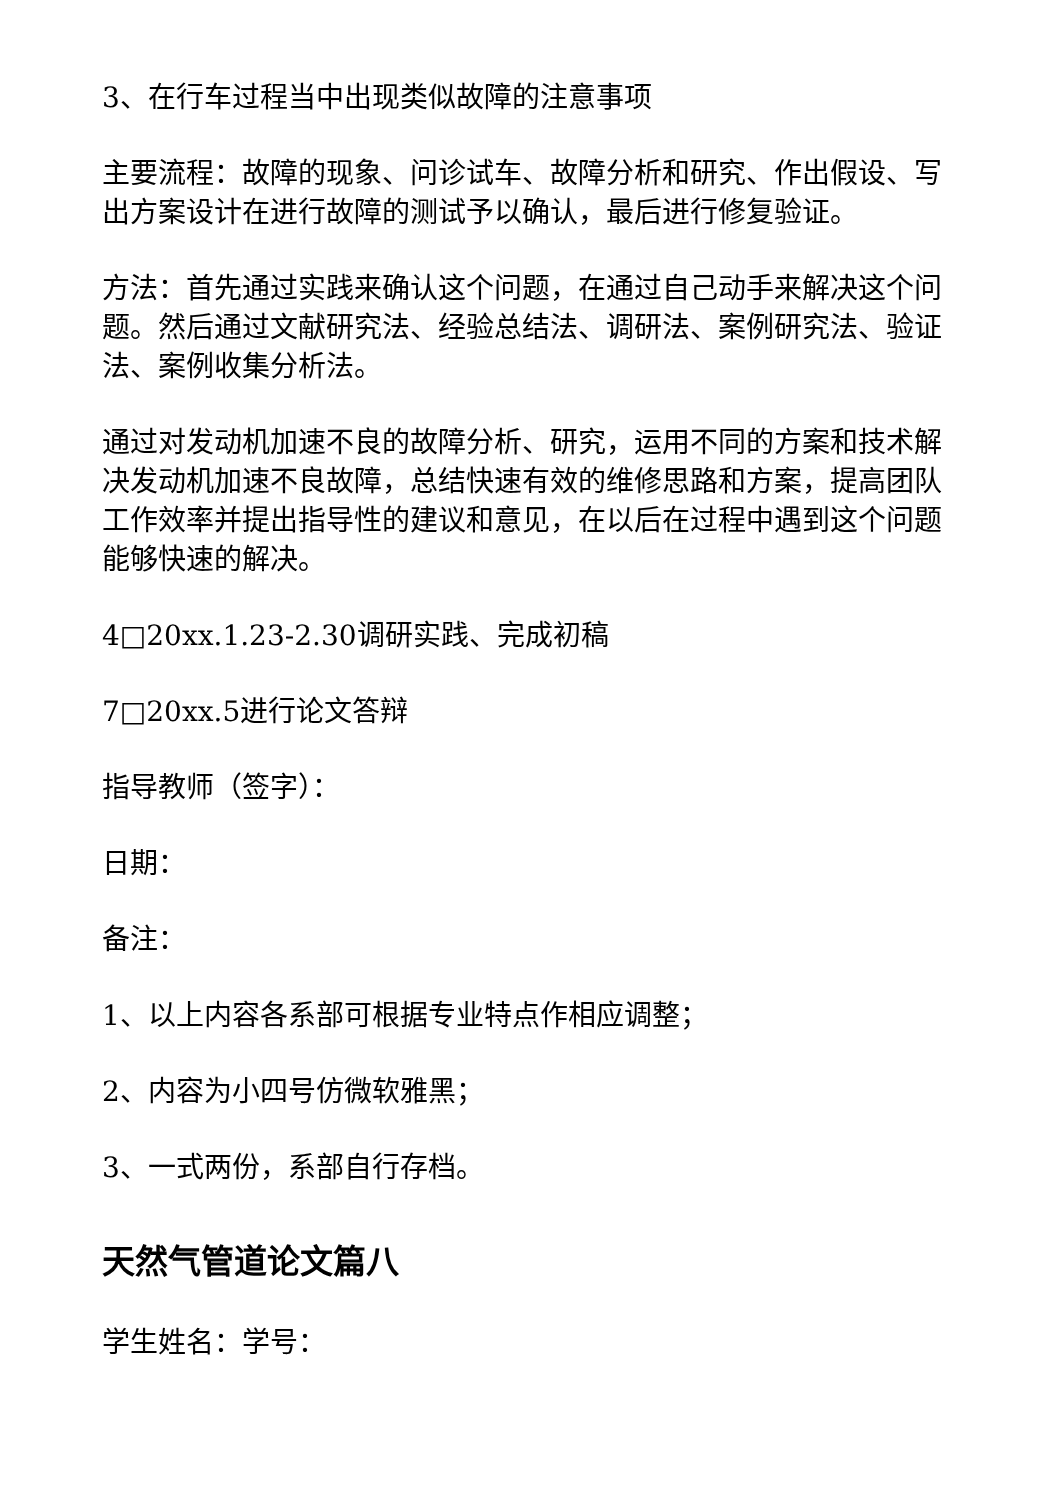3、在行车过程当中出现类似故障的注意事项
主要流程：故障的现象、问诊试车、故障分析和研究、作出假设、写出方案设计在进行故障的测试予以确认，最后进行修复验证。
方法：首先通过实践来确认这个问题，在通过自己动手来解决这个问题。然后通过文献研究法、经验总结法、调研法、案例研究法、验证法、案例收集分析法。
通过对发动机加速不良的故障分析、研究，运用不同的方案和技术解决发动机加速不良故障，总结快速有效的维修思路和方案，提高团队工作效率并提出指导性的建议和意见，在以后在过程中遇到这个问题能够快速的解决。
4□20xx.1.23-2.30调研实践、完成初稿
7□20xx.5进行论文答辩
指导教师（签字）：
日期：
备注：
1、以上内容各系部可根据专业特点作相应调整；
2、内容为小四号仿微软雅黑；
3、一式两份，系部自行存档。
天然气管道论文篇八
学生姓名：学号：